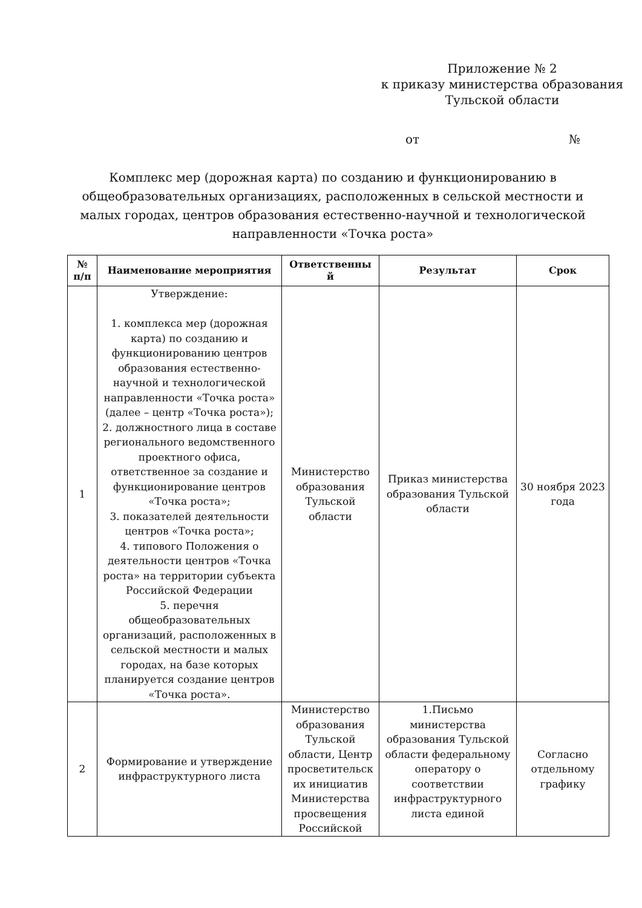Приложение № 2
к приказу министерства образования
Тульской области
от №
Комплекс мер (дорожная карта) по созданию и функционированию в общеобразовательных организациях, расположенных в сельской местности и малых городах, центров образования естественно-научной и технологической направленности «Точка роста»
| № п/п | Наименование мероприятия | Ответственны й | Результат | Срок |
| --- | --- | --- | --- | --- |
| 1 | Утверждение: 1. комплекса мер (дорожная карта) по созданию и функционированию центров образования естественно-научной и технологической направленности «Точка роста» (далее – центр «Точка роста»); 2. должностного лица в составе регионального ведомственного проектного офиса, ответственное за создание и функционирование центров «Точка роста»; 3. показателей деятельности центров «Точка роста»; 4. типового Положения о деятельности центров «Точка роста» на территории субъекта Российской Федерации 5. перечня общеобразовательных организаций, расположенных в сельской местности и малых городах, на базе которых планируется создание центров «Точка роста». | Министерство образования Тульской области | Приказ министерства образования Тульской области | 30 ноября 2023 года |
| 2 | Формирование и утверждение инфраструктурного листа | Министерство образования Тульской области, Центр просветительск их инициатив Министерства просвещения Российской | 1.Письмо министерства образования Тульской области федеральному оператору о соответствии инфраструктурного листа единой | Согласно отдельному графику |